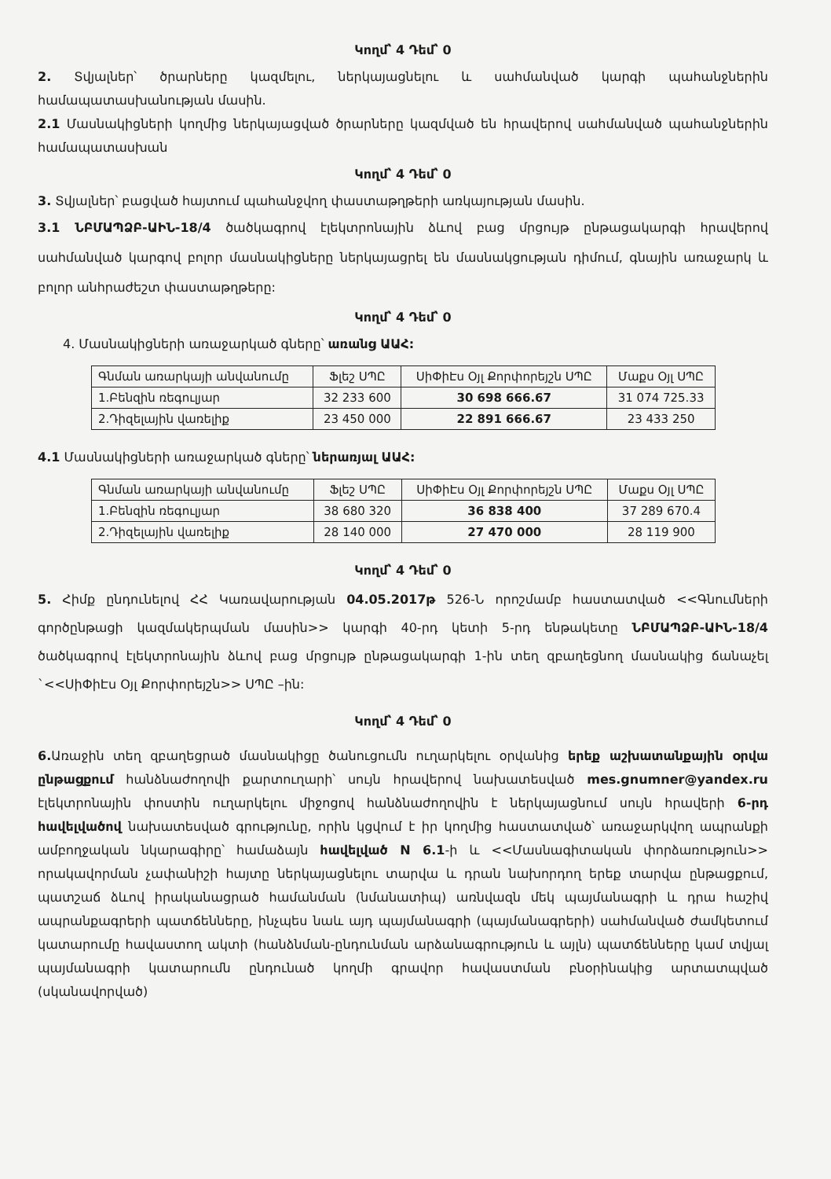Կողմ՝ 4 Դեմ՝ 0
2. Տվյալներ՝ ծրարները կազմելու, ներկայացնելու և սահմանված կարգի պահանջներին համապատասխանության մասին.
2.1 Մասնակիցների կողմից ներկայացված ծրարները կազմված են հրավերով սահմանված պահանջներին համապատասխան
Կողմ՝ 4 Դեմ՝ 0
3. Տվյալներ՝ բացված հայտում պահանջվող փաստաթղթերի առկայության մասին.
3.1 ՆԲՄԱՊՁԲ-ԱԻՆ-18/4 ծածկագրով էլեկտրոնային ձևով բաց մրցույթ ընթացակարգի հրավերով սահմանված կարգով բոլոր մասնակիցները ներկայացրել են մասնակցության դիմում, գնային առաջարկ և բոլոր անհրաժեշտ փաստաթղթերը:
Կողմ՝ 4 Դեմ՝ 0
4. Մասնակիցների առաջարկած գները՝ առանց ԱԱՀ:
| Գնման առարկայի անվանումը | Ֆլեշ ՍՊԸ | ՍիՓիԷս Օյլ Քորփորեյշն ՍՊԸ | Մաքս Օյլ ՍՊԸ |
| 1.Բենզին ռեգուլյար | 32 233 600 | 30 698 666.67 | 31 074 725.33 |
| 2.Դիզելային վառելիք | 23 450 000 | 22 891 666.67 | 23 433 250 |
4.1 Մասնակիցների առաջարկած գները՝ ներառյալ ԱԱՀ:
| Գնման առարկայի անվանումը | Ֆլեշ ՍՊԸ | ՍիՓիԷս Օյլ Քորփորեյշն ՍՊԸ | Մաքս Օյլ ՍՊԸ |
| 1.Բենզին ռեգուլյար | 38 680 320 | 36 838 400 | 37 289 670.4 |
| 2.Դիզելային վառելիք | 28 140 000 | 27 470 000 | 28 119 900 |
Կողմ՝ 4 Դեմ՝ 0
5. Հիմք ընդունելով ՀՀ Կառավարության 04.05.2017թ 526-Ն որոշմամբ հաստատված <<Գնումների գործընթացի կազմակերպման մասին>> կարգի 40-րդ կետի 5-րդ ենթակետը ՆԲՄԱՊՁԲ-ԱԻՆ-18/4 ծածկագրով էլեկտրոնային ձևով բաց մրցույթ ընթացակարգի 1-ին տեղ զբաղեցնող մասնակից ճանաչել `<<ՍիՓիԷս Օյլ Քորփորեյշն>> ՍՊԸ –ին:
Կողմ՝ 4 Դեմ՝ 0
6. Առաջին տեղ զբաղեցրած մասնակիցը ծանուցումն ուղարկելու օրվանից երեք աշխատանքային օրվա ընթացքում հանձնաժողովի քարտուղարի՝ սույն հրավերով նախատեսված mes.gnumner@yandex.ru էլեկտրոնային փոստին ուղարկելու միջոցով հանձնաժողովին է ներկայացնում սույն հրավերի 6-րդ հավելվածով նախատեսված գրությունը, որին կցվում է իր կողմից հաստատված՝ առաջարկվող ապրանքի ամբողջական նկարագիրը՝ համաձայն հավելված N 6.1-ի և <<Մասնագիտական փորձառություն>> որակավորման չափանիշի հայտը ներկայացնելու տարվա և դրան նախորդող երեք տարվա ընթացքում, պատշաճ ձևով իրականացրած համանման (նմանատիպ) առնվազն մեկ պայմանագրի և դրա հաշիվ ապրանքագրերի պատճենները, ինչպես նաև այդ պայմանագրի (պայմանագրերի) սահմանված ժամկետում կատարումը հավաստող ակտի (հանձնման-ընդունման արձանագրություն և այլն) պատճենները կամ տվյալ պայմանագրի կատարումն ընդունած կողմի գրավոր հավաստման բնօրինակից արտատպված (սկանավորված)